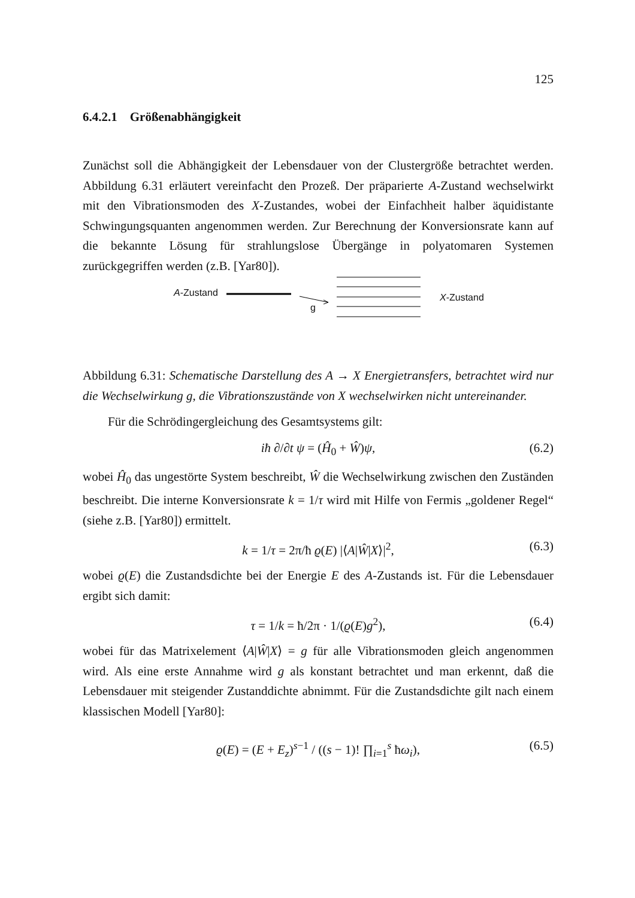125
6.4.2.1 Größenabhängigkeit
Zunächst soll die Abhängigkeit der Lebensdauer von der Clustergröße betrachtet werden. Abbildung 6.31 erläutert vereinfacht den Prozeß. Der präparierte A-Zustand wechselwirkt mit den Vibrationsmoden des X-Zustandes, wobei der Einfachheit halber äquidistante Schwingungsquanten angenommen werden. Zur Berechnung der Konversionsrate kann auf die bekannte Lösung für strahlungslose Übergänge in polyatomaren Systemen zurückgegriffen werden (z.B. [Yar80]).
A-Zustand
g
X-Zustand
Abbildung 6.31: Schematische Darstellung des A → X Energietransfers, betrachtet wird nur die Wechselwirkung g, die Vibrationszustände von X wechselwirken nicht untereinander.
Für die Schrödingergleichung des Gesamtsystems gilt:
iħ ∂/∂t ψ = (Ĥ<sub>0</sub> + Ŵ)ψ, (6.2)
wobei Ĥ<sub>0</sub> das ungestörte System beschreibt, Ŵ die Wechselwirkung zwischen den Zuständen beschreibt. Die interne Konversionsrate k = 1/τ wird mit Hilfe von Fermis „goldener Regel“ (siehe z.B. [Yar80]) ermittelt.
k = 1/τ = 2π/ħ ϱ(E) |⟨A|Ŵ|X⟩|<sup>2</sup>, (6.3)
wobei ϱ(E) die Zustandsdichte bei der Energie E des A-Zustands ist. Für die Lebensdauer ergibt sich damit:
τ = 1/k = ħ/2π · 1/(ϱ(E)g<sup>2</sup>), (6.4)
wobei für das Matrixelement ⟨A|Ŵ|X⟩ = g für alle Vibrationsmoden gleich angenommen wird. Als eine erste Annahme wird g als konstant betrachtet und man erkennt, daß die Lebensdauer mit steigender Zustanddichte abnimmt. Für die Zustandsdichte gilt nach einem klassischen Modell [Yar80]:
ϱ(E) = (E + E<sub>z</sub>)<sup>s−1</sup> / ((s − 1)! ∏<sub>i=1</sub><sup>s</sup> ħω<sub>i</sub>), (6.5)